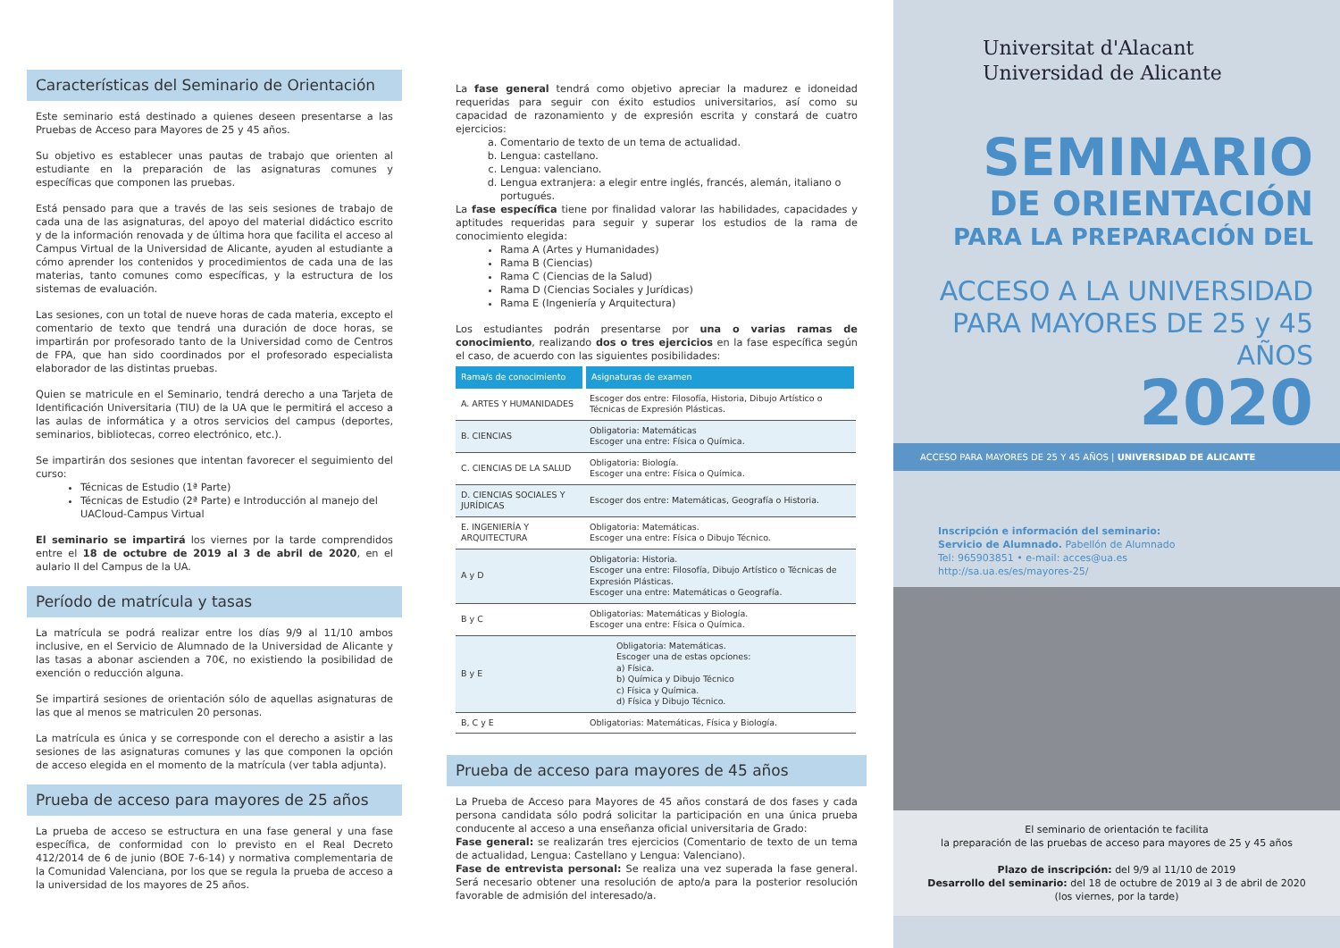Características del Seminario de Orientación
Este seminario está destinado a quienes deseen presentarse a las Pruebas de Acceso para Mayores de 25 y 45 años.
Su objetivo es establecer unas pautas de trabajo que orienten al estudiante en la preparación de las asignaturas comunes y específicas que componen las pruebas.
Está pensado para que a través de las seis sesiones de trabajo de cada una de las asignaturas, del apoyo del material didáctico escrito y de la información renovada y de última hora que facilita el acceso al Campus Virtual de la Universidad de Alicante, ayuden al estudiante a cómo aprender los contenidos y procedimientos de cada una de las materias, tanto comunes como específicas, y la estructura de los sistemas de evaluación.
Las sesiones, con un total de nueve horas de cada materia, excepto el comentario de texto que tendrá una duración de doce horas, se impartirán por profesorado tanto de la Universidad como de Centros de FPA, que han sido coordinados por el profesorado especialista elaborador de las distintas pruebas.
Quien se matricule en el Seminario, tendrá derecho a una Tarjeta de Identificación Universitaria (TIU) de la UA que le permitirá el acceso a las aulas de informática y a otros servicios del campus (deportes, seminarios, bibliotecas, correo electrónico, etc.).
Se impartirán dos sesiones que intentan favorecer el seguimiento del curso:
Técnicas de Estudio (1ª Parte)
Técnicas de Estudio (2ª Parte) e Introducción al manejo del UACloud-Campus Virtual
El seminario se impartirá los viernes por la tarde comprendidos entre el 18 de octubre de 2019 al 3 de abril de 2020, en el aulario II del Campus de la UA.
Período de matrícula y tasas
La matrícula se podrá realizar entre los días 9/9 al 11/10 ambos inclusive, en el Servicio de Alumnado de la Universidad de Alicante y las tasas a abonar ascienden a 70€, no existiendo la posibilidad de exención o reducción alguna.
Se impartirá sesiones de orientación sólo de aquellas asignaturas de las que al menos se matriculen 20 personas.
La matrícula es única y se corresponde con el derecho a asistir a las sesiones de las asignaturas comunes y las que componen la opción de acceso elegida en el momento de la matrícula (ver tabla adjunta).
Prueba de acceso para mayores de 25 años
La prueba de acceso se estructura en una fase general y una fase específica, de conformidad con lo previsto en el Real Decreto 412/2014 de 6 de junio (BOE 7-6-14) y normativa complementaria de la Comunidad Valenciana, por los que se regula la prueba de acceso a la universidad de los mayores de 25 años.
La fase general tendrá como objetivo apreciar la madurez e idoneidad requeridas para seguir con éxito estudios universitarios, así como su capacidad de razonamiento y de expresión escrita y constará de cuatro ejercicios:
a. Comentario de texto de un tema de actualidad.
b. Lengua: castellano.
c. Lengua: valenciano.
d. Lengua extranjera: a elegir entre inglés, francés, alemán, italiano o portugués.
La fase específica tiene por finalidad valorar las habilidades, capacidades y aptitudes requeridas para seguir y superar los estudios de la rama de conocimiento elegida:
Rama A (Artes y Humanidades)
Rama B (Ciencias)
Rama C (Ciencias de la Salud)
Rama D (Ciencias Sociales y Jurídicas)
Rama E (Ingeniería y Arquitectura)
Los estudiantes podrán presentarse por una o varias ramas de conocimiento, realizando dos o tres ejercicios en la fase específica según el caso, de acuerdo con las siguientes posibilidades:
| Rama/s de conocimiento | Asignaturas de examen |
| --- | --- |
| A. ARTES Y HUMANIDADES | Escoger dos entre: Filosofía, Historia, Dibujo Artístico o Técnicas de Expresión Plásticas. |
| B. CIENCIAS | Obligatoria: Matemáticas Escoger una entre: Física o Química. |
| C. CIENCIAS DE LA SALUD | Obligatoria: Biología. Escoger una entre: Física o Química. |
| D. CIENCIAS SOCIALES Y JURÍDICAS | Escoger dos entre: Matemáticas, Geografía o Historia. |
| E. INGENIERÍA Y ARQUITECTURA | Obligatoria: Matemáticas. Escoger una entre: Física o Dibujo Técnico. |
| A y D | Obligatoria: Historia. Escoger una entre: Filosofía, Dibujo Artístico o Técnicas de Expresión Plásticas. Escoger una entre: Matemáticas o Geografía. |
| B y C | Obligatorias: Matemáticas y Biología. Escoger una entre: Física o Química. |
| B y E | Obligatoria: Matemáticas. Escoger una de estas opciones: a) Física. b) Química y Dibujo Técnico c) Física y Química. d) Física y Dibujo Técnico. |
| B, C y E | Obligatorias: Matemáticas, Física y Biología. |
Prueba de acceso para mayores de 45 años
La Prueba de Acceso para Mayores de 45 años constará de dos fases y cada persona candidata sólo podrá solicitar la participación en una única prueba conducente al acceso a una enseñanza oficial universitaria de Grado:
Fase general: se realizarán tres ejercicios (Comentario de texto de un tema de actualidad, Lengua: Castellano y Lengua: Valenciano).
Fase de entrevista personal: Se realiza una vez superada la fase general. Será necesario obtener una resolución de apto/a para la posterior resolución favorable de admisión del interesado/a.
Universitat d'Alacant
Universidad de Alicante
SEMINARIO
DE ORIENTACIÓN
PARA LA PREPARACIÓN DEL
ACCESO A LA UNIVERSIDAD
PARA MAYORES DE 25 y 45 AÑOS
2020
ACCESO PARA MAYORES DE 25 Y 45 AÑOS | UNIVERSIDAD DE ALICANTE
Inscripción e información del seminario:
Servicio de Alumnado. Pabellón de Alumnado
Tel: 965903851 • e-mail: acces@ua.es
http://sa.ua.es/es/mayores-25/
El seminario de orientación te facilita
la preparación de las pruebas de acceso para mayores de 25 y 45 años
Plazo de inscripción: del 9/9 al 11/10 de 2019
Desarrollo del seminario: del 18 de octubre de 2019 al 3 de abril de 2020
(los viernes, por la tarde)